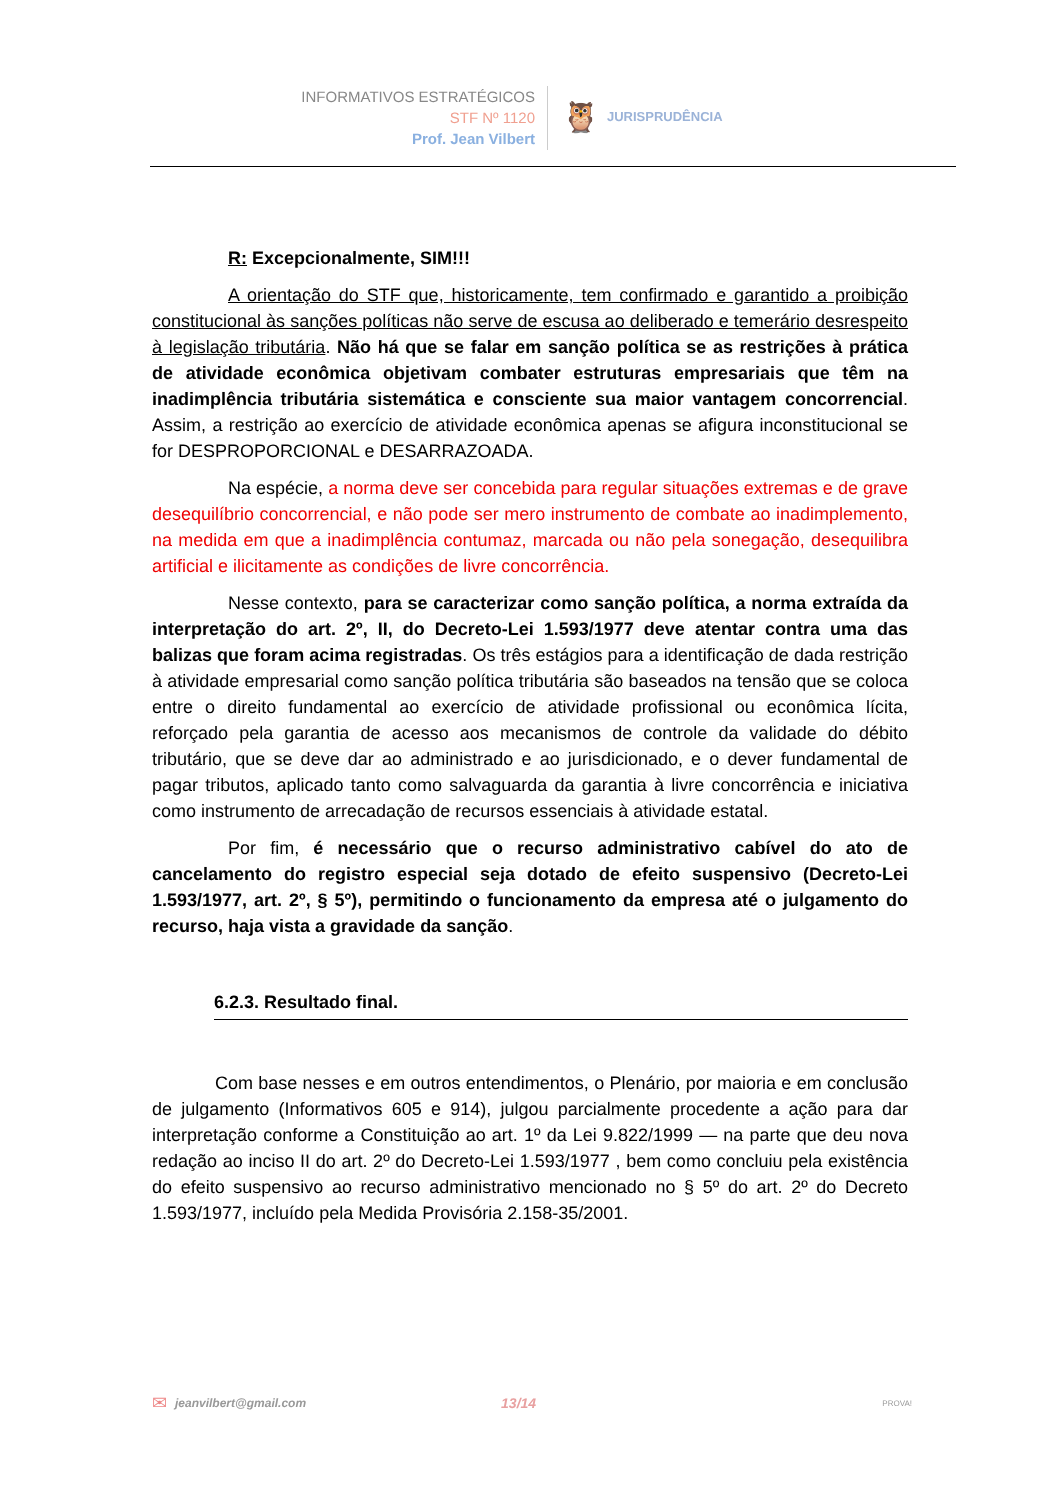INFORMATIVOS ESTRATÉGICOS
STF Nº 1120
Prof. Jean Vilbert
🦉 JURISPRUDÊNCIA
R: Excepcionalmente, SIM!!!
A orientação do STF que, historicamente, tem confirmado e garantido a proibição constitucional às sanções políticas não serve de escusa ao deliberado e temerário desrespeito à legislação tributária. Não há que se falar em sanção política se as restrições à prática de atividade econômica objetivam combater estruturas empresariais que têm na inadimplência tributária sistemática e consciente sua maior vantagem concorrencial. Assim, a restrição ao exercício de atividade econômica apenas se afigura inconstitucional se for DESPROPORCIONAL e DESARRAZOADA.
Na espécie, a norma deve ser concebida para regular situações extremas e de grave desequilíbrio concorrencial, e não pode ser mero instrumento de combate ao inadimplemento, na medida em que a inadimplência contumaz, marcada ou não pela sonegação, desequilibra artificial e ilicitamente as condições de livre concorrência.
Nesse contexto, para se caracterizar como sanção política, a norma extraída da interpretação do art. 2º, II, do Decreto-Lei 1.593/1977 deve atentar contra uma das balizas que foram acima registradas. Os três estágios para a identificação de dada restrição à atividade empresarial como sanção política tributária são baseados na tensão que se coloca entre o direito fundamental ao exercício de atividade profissional ou econômica lícita, reforçado pela garantia de acesso aos mecanismos de controle da validade do débito tributário, que se deve dar ao administrado e ao jurisdicionado, e o dever fundamental de pagar tributos, aplicado tanto como salvaguarda da garantia à livre concorrência e iniciativa como instrumento de arrecadação de recursos essenciais à atividade estatal.
Por fim, é necessário que o recurso administrativo cabível do ato de cancelamento do registro especial seja dotado de efeito suspensivo (Decreto-Lei 1.593/1977, art. 2º, § 5º), permitindo o funcionamento da empresa até o julgamento do recurso, haja vista a gravidade da sanção.
6.2.3. Resultado final.
Com base nesses e em outros entendimentos, o Plenário, por maioria e em conclusão de julgamento (Informativos 605 e 914), julgou parcialmente procedente a ação para dar interpretação conforme a Constituição ao art. 1º da Lei 9.822/1999 — na parte que deu nova redação ao inciso II do art. 2º do Decreto-Lei 1.593/1977 , bem como concluiu pela existência do efeito suspensivo ao recurso administrativo mencionado no § 5º do art. 2º do Decreto 1.593/1977, incluído pela Medida Provisória 2.158-35/2001.
✉ jeanvilbert@gmail.com 13/14 PROVA!